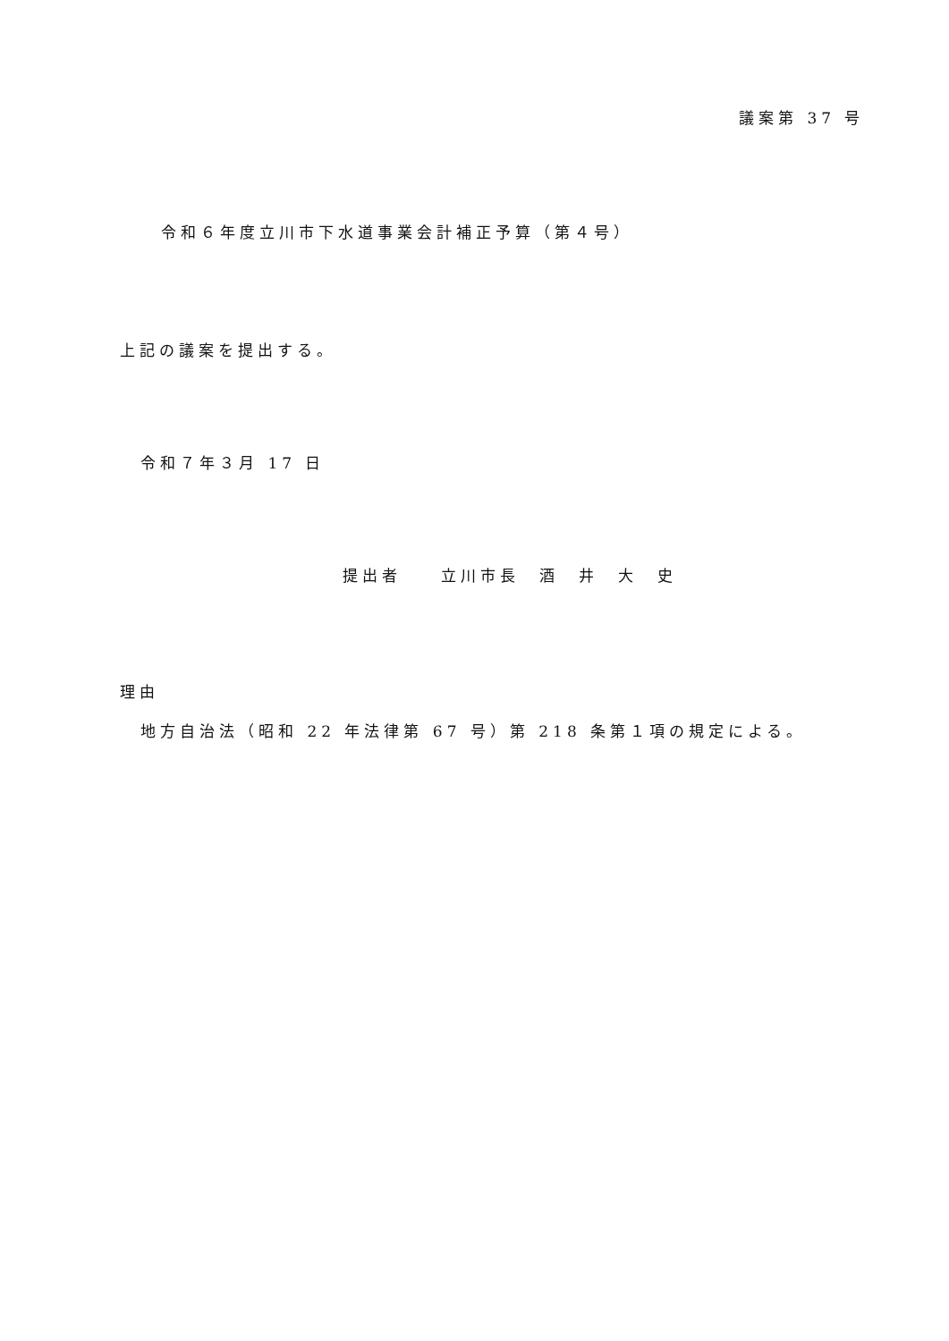議案第 37 号
令和６年度立川市下水道事業会計補正予算（第４号）
上記の議案を提出する。
令和７年３月 17 日
提出者　　立川市長　酒　井　大　史
理由
地方自治法（昭和 22 年法律第 67 号）第 218 条第１項の規定による。